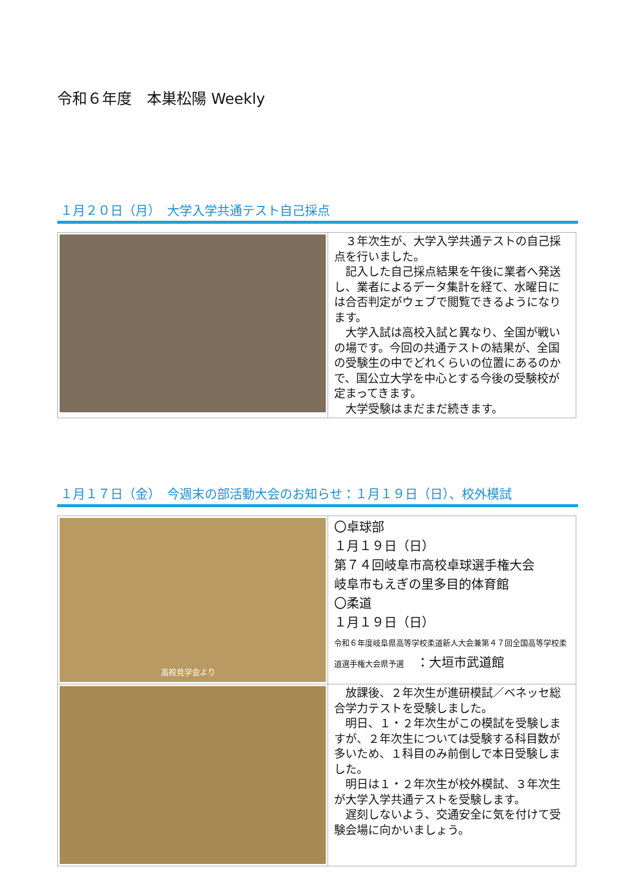令和６年度　本巣松陽 Weekly
１月２０日（月）　大学入学共通テスト自己採点
| | ３年次生が、大学入学共通テストの自己採点を行いました。 記入した自己採点結果を午後に業者へ発送し、業者によるデータ集計を経て、水曜日には合否判定がウェブで閲覧できるようになります。 大学入試は高校入試と異なり、全国が戦いの場です。今回の共通テストの結果が、全国の受験生の中でどれくらいの位置にあるのかで、国公立大学を中心とする今後の受験校が定まってきます。 大学受験はまだまだ続きます。 |
１月１７日（金）　今週末の部活動大会のお知らせ：１月１９日（日）、校外模試
| 高校見学会より | 〇卓球部 １月１９日（日） 第７４回岐阜市高校卓球選手権大会 岐阜市もえぎの里多目的体育館 〇柔道 １月１９日（日） 令和６年度岐阜県高等学校柔道新人大会兼第４７回全国高等学校柔道選手権大会県予選 ：大垣市武道館 |
| | 放課後、２年次生が進研模試／ベネッセ総合学力テストを受験しました。 明日、１・２年次生がこの模試を受験しますが、２年次生については受験する科目数が多いため、１科目のみ前倒しで本日受験しました。 明日は１・２年次生が校外模試、３年次生が大学入学共通テストを受験します。 遅刻しないよう、交通安全に気を付けて受験会場に向かいましょう。 |